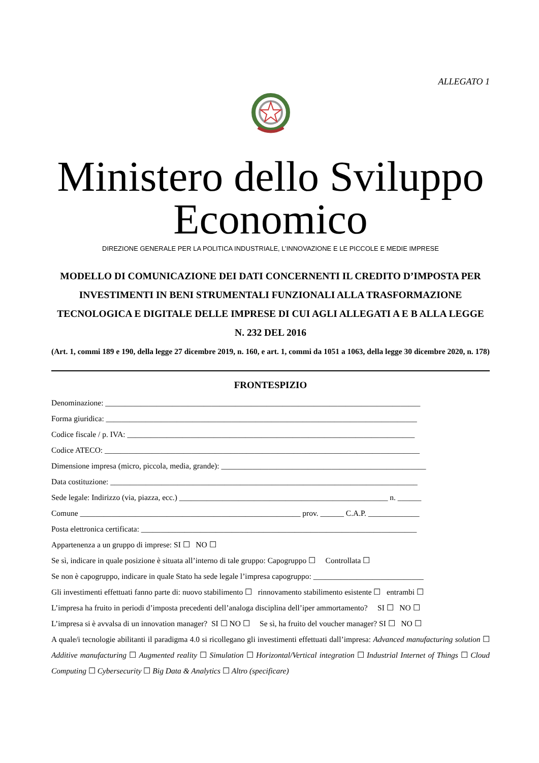ALLEGATO 1
Ministero dello Sviluppo Economico
DIREZIONE GENERALE PER LA POLITICA INDUSTRIALE, L’INNOVAZIONE E LE PICCOLE E MEDIE IMPRESE
MODELLO DI COMUNICAZIONE DEI DATI CONCERNENTI IL CREDITO D’IMPOSTA PER INVESTIMENTI IN BENI STRUMENTALI FUNZIONALI ALLA TRASFORMAZIONE TECNOLOGICA E DIGITALE DELLE IMPRESE DI CUI AGLI ALLEGATI A E B ALLA LEGGE N. 232 DEL 2016
(Art. 1, commi 189 e 190, della legge 27 dicembre 2019, n. 160, e art. 1, commi da 1051 a 1063, della legge 30 dicembre 2020, n. 178)
FRONTESPIZIO
Denominazione: ________________________________________________________________________________
Forma giuridica: _______________________________________________________________________________
Codice fiscale / p. IVA: _________________________________________________________________________
Codice ATECO: ________________________________________________________________________________
Dimensione impresa (micro, piccola, media, grande): ____________________________________________________
Data costituzione: ______________________________________________________________________________
Sede legale: Indirizzo (via, piazza, ecc.) _____________________________________________________ n. ______
Comune ________________________________________________________ prov. ______ C.A.P. _____________
Posta elettronica certificata: ______________________________________________________________________
Appartenenza a un gruppo di imprese: SI ☐ NO ☐
Se sì, indicare in quale posizione è situata all’interno di tale gruppo: Capogruppo ☐ Controllata ☐
Se non è capogruppo, indicare in quale Stato ha sede legale l’impresa capogruppo: ____________________________
Gli investimenti effettuati fanno parte di: nuovo stabilimento ☐ rinnovamento stabilimento esistente ☐ entrambi ☐
L’impresa ha fruito in periodi d’imposta precedenti dell’analoga disciplina dell’iper ammortamento? SI ☐ NO ☐
L’impresa si è avvalsa di un innovation manager? SI ☐ NO ☐ Se sì, ha fruito del voucher manager? SI ☐ NO ☐
A quale/i tecnologie abilitanti il paradigma 4.0 si ricollegano gli investimenti effettuati dall’impresa: Advanced manufacturing solution ☐ Additive manufacturing ☐ Augmented reality ☐ Simulation ☐ Horizontal/Vertical integration ☐ Industrial Internet of Things ☐ Cloud Computing ☐ Cybersecurity ☐ Big Data & Analytics ☐ Altro (specificare)